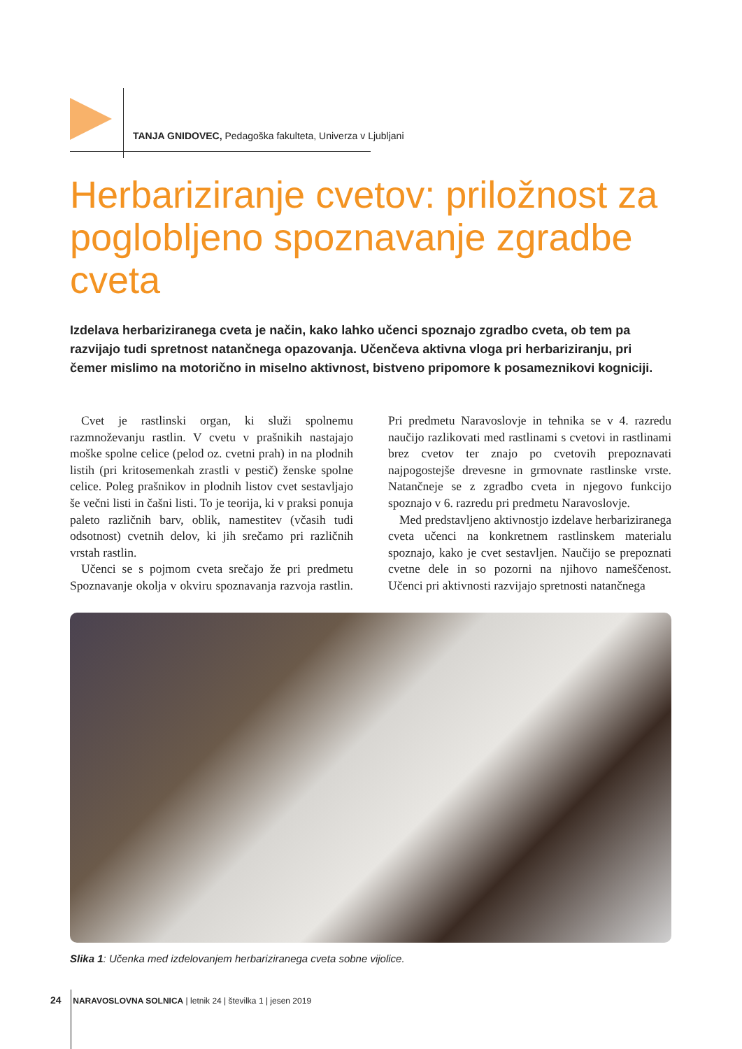TANJA GNIDOVEC, Pedagoška fakulteta, Univerza v Ljubljani
Herbariziranje cvetov: priložnost za poglobljeno spoznavanje zgradbe cveta
Izdelava herbariziranega cveta je način, kako lahko učenci spoznajo zgradbo cveta, ob tem pa razvijajo tudi spretnost natančnega opazovanja. Učenčeva aktivna vloga pri herbariziranju, pri čemer mislimo na motorično in miselno aktivnost, bistveno pripomore k posameznikovi kogniciji.
Cvet je rastlinski organ, ki služi spolnemu razmnoževanju rastlin. V cvetu v prašnikih nastajajo moške spolne celice (pelod oz. cvetni prah) in na plodnih listih (pri kritosemenkah zrastli v pestič) ženske spolne celice. Poleg prašnikov in plodnih listov cvet sestavljajo še večni listi in čašni listi. To je teorija, ki v praksi ponuja paleto različnih barv, oblik, namestitev (včasih tudi odsotnost) cvetnih delov, ki jih srečamo pri različnih vrstah rastlin.
Učenci se s pojmom cveta srečajo že pri predmetu Spoznavanje okolja v okviru spoznavanja razvoja rastlin. Pri predmetu Naravoslovje in tehnika se v 4. razredu naučijo razlikovati med rastlinami s cvetovi in rastlinami brez cvetov ter znajo po cvetovih prepoznavati najpogostejše drevesne in grmovnate rastlinske vrste. Natančneje se z zgradbo cveta in njegovo funkcijo spoznajo v 6. razredu pri predmetu Naravoslovje.
Med predstavljeno aktivnostjo izdelave herbariziranega cveta učenci na konkretnem rastlinskem materialu spoznajo, kako je cvet sestavljen. Naučijo se prepoznati cvetne dele in so pozorni na njihovo nameščenost. Učenci pri aktivnosti razvijajo spretnosti natančnega
Slika 1: Učenka med izdelovanjem herbariziranega cveta sobne vijolice.
24 NARAVOSLOVNA SOLNICA | letnik 24 | številka 1 | jesen 2019